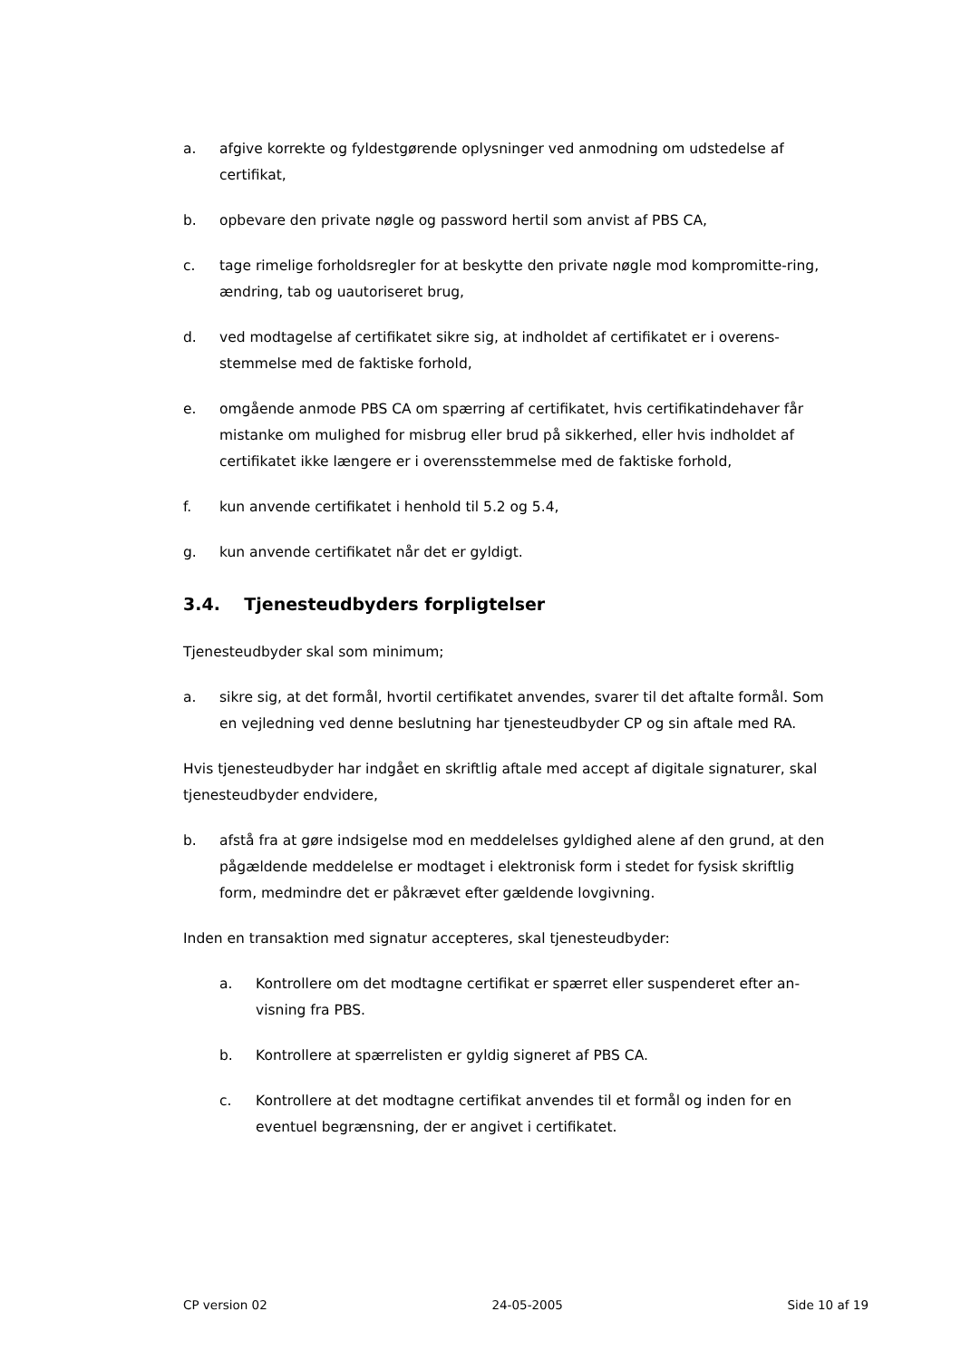a. afgive korrekte og fyldestgørende oplysninger ved anmodning om udstedelse af certifikat,
b. opbevare den private nøgle og password hertil som anvist af PBS CA,
c. tage rimelige forholdsregler for at beskytte den private nøgle mod kompromitte-ring, ændring, tab og uautoriseret brug,
d. ved modtagelse af certifikatet sikre sig, at indholdet af certifikatet er i overens-stemmelse med de faktiske forhold,
e. omgående anmode PBS CA om spærring af certifikatet, hvis certifikatindehaver får mistanke om mulighed for misbrug eller brud på sikkerhed, eller hvis indholdet af certifikatet ikke længere er i overensstemmelse med de faktiske forhold,
f. kun anvende certifikatet i henhold til 5.2 og 5.4,
g. kun anvende certifikatet når det er gyldigt.
3.4. Tjenesteudbyders forpligtelser
Tjenesteudbyder skal som minimum;
a. sikre sig, at det formål, hvortil certifikatet anvendes, svarer til det aftalte formål. Som en vejledning ved denne beslutning har tjenesteudbyder CP og sin aftale med RA.
Hvis tjenesteudbyder har indgået en skriftlig aftale med accept af digitale signaturer, skal tjenesteudbyder endvidere,
b. afstå fra at gøre indsigelse mod en meddelelses gyldighed alene af den grund, at den pågældende meddelelse er modtaget i elektronisk form i stedet for fysisk skriftlig form, medmindre det er påkrævet efter gældende lovgivning.
Inden en transaktion med signatur accepteres, skal tjenesteudbyder:
a. Kontrollere om det modtagne certifikat er spærret eller suspenderet efter an-visning fra PBS.
b. Kontrollere at spærrelisten er gyldig signeret af PBS CA.
c. Kontrollere at det modtagne certifikat anvendes til et formål og inden for en eventuel begrænsning, der er angivet i certifikatet.
CP version 02 24-05-2005 Side 10 af 19